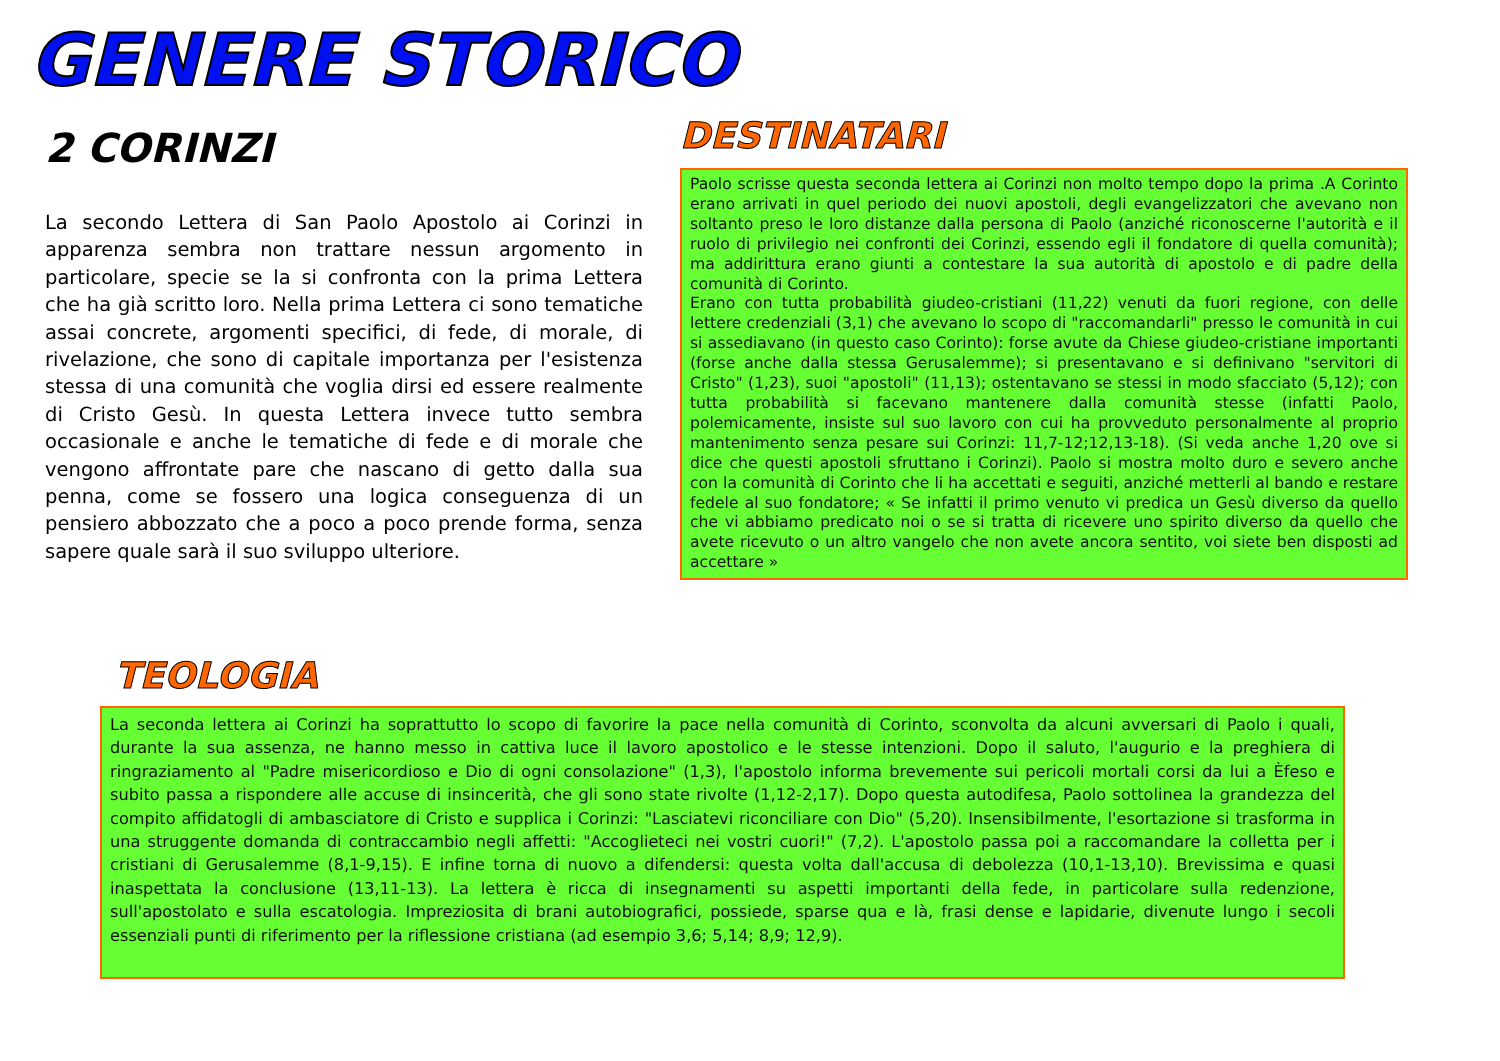GENERE STORICO
2 CORINZI
La secondo Lettera di San Paolo Apostolo ai Corinzi in apparenza sembra non trattare nessun argomento in particolare, specie se la si confronta con la prima Lettera che ha già scritto loro. Nella prima Lettera ci sono tematiche assai concrete, argomenti specifici, di fede, di morale, di rivelazione, che sono di capitale importanza per l'esistenza stessa di una comunità che voglia dirsi ed essere realmente di Cristo Gesù. In questa Lettera invece tutto sembra occasionale e anche le tematiche di fede e di morale che vengono affrontate pare che nascano di getto dalla sua penna, come se fossero una logica conseguenza di un pensiero abbozzato che a poco a poco prende forma, senza sapere quale sarà il suo sviluppo ulteriore.
DESTINATARI
Paolo scrisse questa seconda lettera ai Corinzi non molto tempo dopo la prima .A Corinto erano arrivati in quel periodo dei nuovi apostoli, degli evangelizzatori che avevano non soltanto preso le loro distanze dalla persona di Paolo (anziché riconoscerne l'autorità e il ruolo di privilegio nei confronti dei Corinzi, essendo egli il fondatore di quella comunità); ma addirittura erano giunti a contestare la sua autorità di apostolo e di padre della comunità di Corinto.
Erano con tutta probabilità giudeo-cristiani (11,22) venuti da fuori regione, con delle lettere credenziali (3,1) che avevano lo scopo di "raccomandarli" presso le comunità in cui si assediavano (in questo caso Corinto): forse avute da Chiese giudeo-cristiane importanti (forse anche dalla stessa Gerusalemme); si presentavano e si definivano "servitori di Cristo" (1,23), suoi "apostoli" (11,13); ostentavano se stessi in modo sfacciato (5,12); con tutta probabilità si facevano mantenere dalla comunità stesse (infatti Paolo, polemicamente, insiste sul suo lavoro con cui ha provveduto personalmente al proprio mantenimento senza pesare sui Corinzi: 11,7-12;12,13-18). (Si veda anche 1,20 ove si dice che questi apostoli sfruttano i Corinzi). Paolo si mostra molto duro e severo anche con la comunità di Corinto che li ha accettati e seguiti, anziché metterli al bando e restare fedele al suo fondatore; « Se infatti il primo venuto vi predica un Gesù diverso da quello che vi abbiamo predicato noi o se si tratta di ricevere uno spirito diverso da quello che avete ricevuto o un altro vangelo che non avete ancora sentito, voi siete ben disposti ad accettare »
TEOLOGIA
La seconda lettera ai Corinzi ha soprattutto lo scopo di favorire la pace nella comunità di Corinto, sconvolta da alcuni avversari di Paolo i quali, durante la sua assenza, ne hanno messo in cattiva luce il lavoro apostolico e le stesse intenzioni. Dopo il saluto, l'augurio e la preghiera di ringraziamento al "Padre misericordioso e Dio di ogni consolazione" (1,3), l'apostolo informa brevemente sui pericoli mortali corsi da lui a Èfeso e subito passa a rispondere alle accuse di insincerità, che gli sono state rivolte (1,12-2,17). Dopo questa autodifesa, Paolo sottolinea la grandezza del compito affidatogli di ambasciatore di Cristo e supplica i Corinzi: "Lasciatevi riconciliare con Dio" (5,20). Insensibilmente, l'esortazione si trasforma in una struggente domanda di contraccambio negli affetti: "Accoglieteci nei vostri cuori!" (7,2). L'apostolo passa poi a raccomandare la colletta per i cristiani di Gerusalemme (8,1-9,15). E infine torna di nuovo a difendersi: questa volta dall'accusa di debolezza (10,1-13,10). Brevissima e quasi inaspettata la conclusione (13,11-13). La lettera è ricca di insegnamenti su aspetti importanti della fede, in particolare sulla redenzione, sull'apostolato e sulla escatologia. Impreziosita di brani autobiografici, possiede, sparse qua e là, frasi dense e lapidarie, divenute lungo i secoli essenziali punti di riferimento per la riflessione cristiana (ad esempio 3,6; 5,14; 8,9; 12,9).